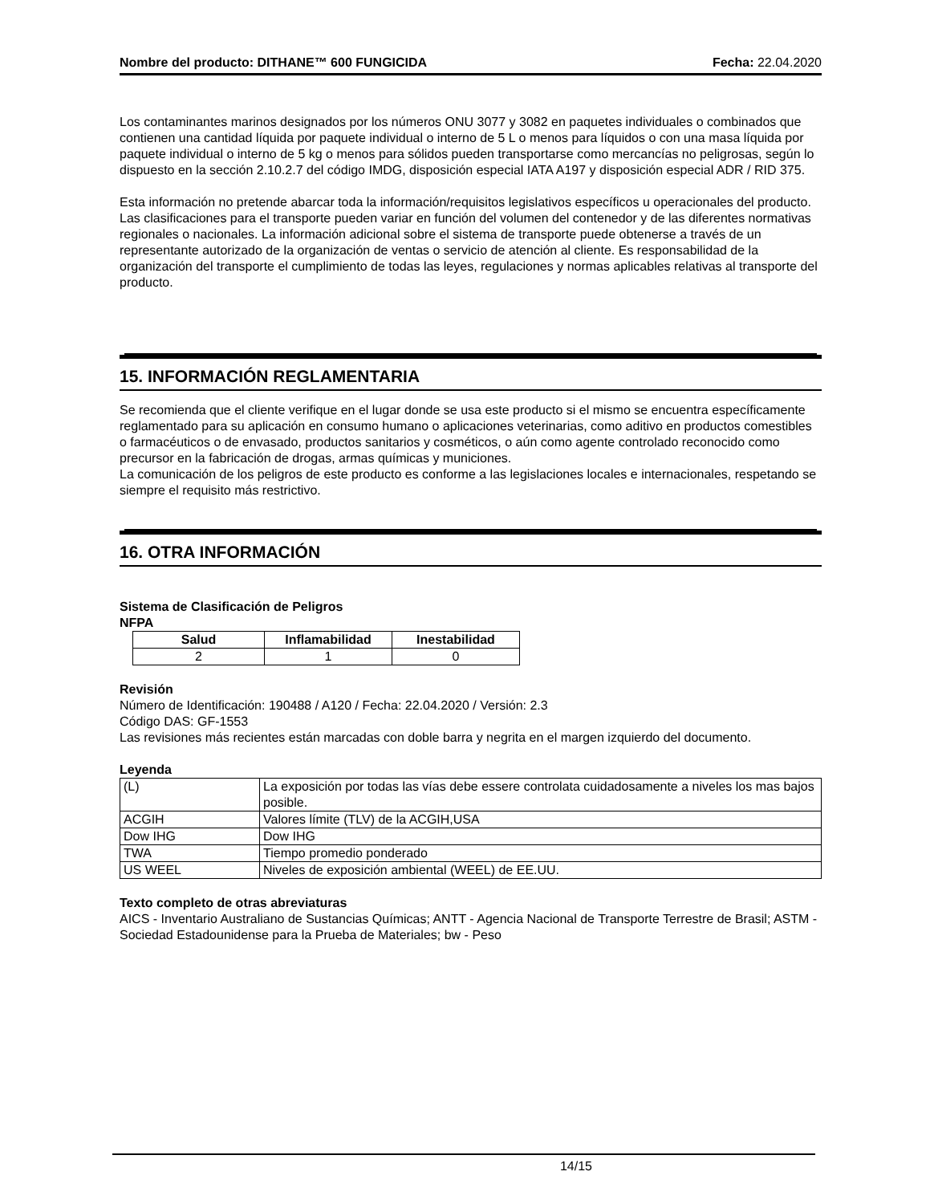Nombre del producto: DITHANE™ 600 FUNGICIDA Fecha: 22.04.2020
Los contaminantes marinos designados por los números ONU 3077 y 3082 en paquetes individuales o combinados que contienen una cantidad líquida por paquete individual o interno de 5 L o menos para líquidos o con una masa líquida por paquete individual o interno de 5 kg o menos para sólidos pueden transportarse como mercancías no peligrosas, según lo dispuesto en la sección 2.10.2.7 del código IMDG, disposición especial IATA A197 y disposición especial ADR / RID 375.
Esta información no pretende abarcar toda la información/requisitos legislativos específicos u operacionales del producto. Las clasificaciones para el transporte pueden variar en función del volumen del contenedor y de las diferentes normativas regionales o nacionales. La información adicional sobre el sistema de transporte puede obtenerse a través de un representante autorizado de la organización de ventas o servicio de atención al cliente. Es responsabilidad de la organización del transporte el cumplimiento de todas las leyes, regulaciones y normas aplicables relativas al transporte del producto.
15. INFORMACIÓN REGLAMENTARIA
Se recomienda que el cliente verifique en el lugar donde se usa este producto si el mismo se encuentra específicamente reglamentado para su aplicación en consumo humano o aplicaciones veterinarias, como aditivo en productos comestibles o farmacéuticos o de envasado, productos sanitarios y cosméticos, o aún como agente controlado reconocido como precursor en la fabricación de drogas, armas químicas y municiones.
La comunicación de los peligros de este producto es conforme a las legislaciones locales e internacionales, respetando se siempre el requisito más restrictivo.
16. OTRA INFORMACIÓN
Sistema de Clasificación de Peligros
NFPA
| Salud | Inflamabilidad | Inestabilidad |
| --- | --- | --- |
| 2 | 1 | 0 |
Revisión
Número de Identificación: 190488 / A120 / Fecha: 22.04.2020 / Versión: 2.3
Código DAS: GF-1553
Las revisiones más recientes están marcadas con doble barra y negrita en el margen izquierdo del documento.
Leyenda
| (L) | La exposición por todas las vías debe essere controlata cuidadosamente a niveles los mas bajos posible. |
| ACGIH | Valores límite (TLV) de la ACGIH,USA |
| Dow IHG | Dow IHG |
| TWA | Tiempo promedio ponderado |
| US WEEL | Niveles de exposición ambiental (WEEL) de EE.UU. |
Texto completo de otras abreviaturas
AICS - Inventario Australiano de Sustancias Químicas; ANTT - Agencia Nacional de Transporte Terrestre de Brasil; ASTM - Sociedad Estadounidense para la Prueba de Materiales; bw - Peso
14/15